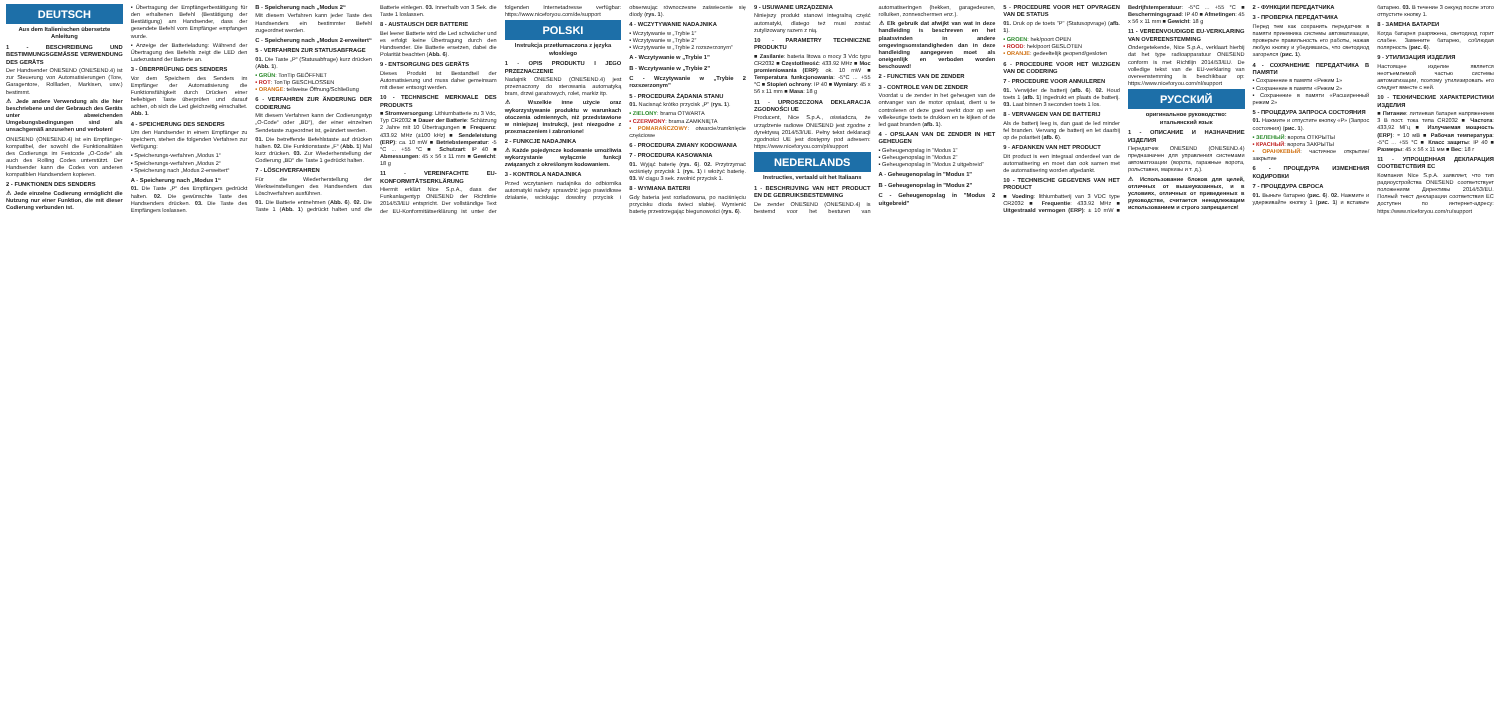DEUTSCH
Aus dem Italienischen übersetzte Anleitung
1 - BESCHREIBUNG UND BESTIMMUNGSGEMÄSSE VERWENDUNG DES GERÄTS
Der Handsender ONESEND (ONESEND.4) ist zur Steuerung von Automatisierungen (Tore, Garagentore, Rollladen, Markisen, usw.) bestimmt.
⚠ Jede andere Verwendung als die hier beschriebene und der Gebrauch des Geräts unter abweichenden Umgebungsbedingungen sind als unsachgemäß anzusehen und verboten!
ONESEND (ONESEND.4) ist ein Empfänger-kompatibel, der sowohl die Funktionalitäten des Codierungs im Festcode „O-Code“ als auch des Rolling Codes unterstützt. Der Handsender kann die Codes von anderen kompatiblen Handsendern kopieren.
2 - FUNKTIONEN DES SENDERS
⚠ Jede einzelne Codierung ermöglicht die Nutzung nur einer Funktion, die mit dieser Codierung verbunden ist.
• Übertragung der Empfängerbestätigung für den erhaltenen Befehl (Bestätigung der Bestätigung) am Handsender, dass der gesendete Befehl vom Empfänger empfangen wurde.
• Anzeige der Batterieladung: Während der Übertragung des Befehls zeigt die LED den Ladezustand der Batterie an.
3 - ÜBERPRÜFUNG DES SENDERS
Vor dem Speichern des Senders im Empfänger der Automatisierung die Funktionsfähigkeit durch Drücken einer beliebigen Taste überprüfen und darauf achten, ob sich die Led gleichzeitig einschaltet. Abb. 1.
4 - SPEICHERUNG DES SENDERS
Um den Handsender in einem Empfänger zu speichern, stehen die folgenden Verfahren zur Verfügung:
• Speicherungs-verfahren „Modus 1“
• Speicherungs-verfahren „Modus 2“
• Speicherung nach „Modus 2-erweitert“
A - Speicherung nach „Modus 1“
01. Die Taste „P“ des Empfängers gedrückt halten. 02. Die gewünschte Taste des Handsenders drücken. 03. Die Taste des Empfängers loslassen.
B - Speicherung nach „Modus 2“
Mit diesem Verfahren kann jeder Taste des Handsenders ein bestimmter Befehl zugeordnet werden.
C - Speicherung nach „Modus 2-erweitert“
5 - VERFAHREN ZUR STATUSABFRAGE
01. Die Taste „P“ (Statusabfrage) kurz drücken (Abb. 1).
• GRÜN: TonTip GEÖFFNET
• ROT: TonTip GESCHLOSSEN
• ORANGE: teilweise Öffnung/Schließung
6 - VERFAHREN ZUR ÄNDERUNG DER CODIERUNG
Mit diesem Verfahren kann der Codierungstyp „O-Code“ oder „BD“), der einer einzelnen Sendetaste zugeordnet ist, geändert werden.
01. Die betreffende Befehlstaste auf drücken halten. 02. Die Funktionstaste „F“ (Abb. 1) Mal kurz drücken. 03. Zur Wiederherstellung der Codierung „BD“ die Taste 1 gedrückt halten.
7 - LÖSCHVERFAHREN
Für die Wiederherstellung der Werkseinstellungen des Handsenders das Löschverfahren ausführen.
01. Die Batterie entnehmen (Abb. 6). 02. Die Taste 1 (Abb. 1) gedrückt halten und die Batterie einlegen. 03. Innerhalb von 3 Sek. die Taste 1 loslassen.
8 - AUSTAUSCH DER BATTERIE
Bei leerer Batterie wird die Led schwächer und es erfolgt keine Übertragung durch den Handsender. Die Batterie ersetzen, dabei die Polarität beachten (Abb. 6).
9 - ENTSORGUNG DES GERÄTS
Dieses Produkt ist Bestandteil der Automatisierung und muss daher gemeinsam mit dieser entsorgt werden.
10 - TECHNISCHE MERKMALE DES PRODUKTS
■ Stromversorgung: Lithiumbatterie zu 3 Vdc, Typ CR2032 ■ Dauer der Batterie: Schätzung 2 Jahre mit 10 Übertragungen ■ Frequenz: 433.92 MHz (±100 kHz) ■ Sendeleistung (ERP): ca. 10 mW ■ Betriebstemperatur: -5 °C ... +55 °C ■ Schutzart: IP 40 ■ Abmessungen: 45 x 56 x 11 mm ■ Gewicht: 18 g
11 - VEREINFACHTE EU-KONFORMITÄTSERKLÄRUNG
Hiermit erklärt Nice S.p.A., dass der Funkanlagentyp ONESEND der Richtlinie 2014/53/EU entspricht. Der vollständige Text der EU-Konformitätserklärung ist unter der folgenden Internetadresse verfügbar: https://www.niceforyou.com/de/support
POLSKI
Instrukcja przetłumaczona z języka włoskiego
1 - OPIS PRODUKTU I JEGO PRZEZNACZENIE
Nadajnik ONESEND (ONESEND.4) jest przeznaczony do sterowania automatyką bram, drzwi garażowych, rolet, markiz itp.
⚠ Wszelkie inne użycie oraz wykorzystywanie produktu w warunkach otoczenia odmiennych, niż przedstawione w niniejszej instrukcji, jest niezgodne z przeznaczeniem i zabronione!
2 - FUNKCJE NADAJNIKA
⚠ Każde pojedyncze kodowanie umożliwia wykorzystanie wyłącznie funkcji związanych z określonym kodowaniem.
3 - KONTROLA NADAJNIKA
Przed wczytaniem nadajnika do odbiornika automatyki należy sprawdzić jego prawidłowe działanie, wciskając dowolny przycisk i obserwując równoczesne zaświecenie się diody (rys. 1).
4 - WCZYTYWANIE NADAJNIKA
• Wczytywanie w „Trybie 1”
• Wczytywanie w „Trybie 2”
• Wczytywanie w „Trybie 2 rozszerzonym”
A - Wczytywanie w „Trybie 1”
B - Wczytywanie w „Trybie 2”
C - Wczytywanie w „Trybie 2 rozszerzonym”
5 - PROCEDURA ŻĄDANIA STANU
01. Nacisnąć krótko przycisk „P” (rys. 1).
• ZIELONY: brama OTWARTA
• CZERWONY: brama ZAMKNIĘTA
• POMARAŃCZOWY: otwarcie/zamknięcie częściowe
6 - PROCEDURA ZMIANY KODOWANIA
7 - PROCEDURA KASOWANIA
01. Wyjąć baterię (rys. 6). 02. Przytrzymać wciśnięty przycisk 1 (rys. 1) i włożyć baterię. 03. W ciągu 3 sek. zwolnić przycisk 1.
8 - WYMIANA BATERII
Gdy bateria jest rozładowana, po naciśnięciu przycisku dioda świeci słabiej. Wymienić baterię przestrzegając biegunowości (rys. 6).
9 - USUWANIE URZĄDZENIA
Niniejszy produkt stanowi integralną część automatyki, dlatego też musi zostać zutylizowany razem z nią.
10 - PARAMETRY TECHNICZNE PRODUKTU
■ Zasilanie: bateria litowa o mocy 3 Vdc typu CR2032 ■ Częstotliwość: 433.92 MHz ■ Moc promieniowania (ERP): ok. 10 mW ■ Temperatura funkcjonowania: -5°C ... +55 °C ■ Stopień ochrony: IP 40 ■ Wymiary: 45 x 56 x 11 mm ■ Masa: 18 g
11 - UPROSZCZONA DEKLARACJA ZGODNOŚCI UE
Producent, Nice S.p.A., oświadcza, że urządzenie radiowe ONESEND jest zgodne z dyrektywą 2014/53/UE. Pełny tekst deklaracji zgodności UE jest dostępny pod adresem: https://www.niceforyou.com/pl/support
NEDERLANDS
Instructies, vertaald uit het Italiaans
1 - BESCHRIJVING VAN HET PRODUCT EN DE GEBRUIKSBESTEMMING
De zender ONESEND (ONESEND.4) is bestemd voor het besturen van automatiseringen (hekken, garagedeuren, rolluiken, zonneschermen enz.).
⚠ Elk gebruik dat afwijkt van wat in deze handleiding is beschreven en het plaatsvinden in andere omgevingsomstandigheden dan in deze handleiding aangegeven moet als oneigenlijk en verboden worden beschouwd!
2 - FUNCTIES VAN DE ZENDER
3 - CONTROLE VAN DE ZENDER
Voordat u de zender in het geheugen van de ontvanger van de motor opslaat, dient u te controleren of deze goed werkt door op een willekeurige toets te drukken en te kijken of de led gaat branden (afb. 1).
4 - OPSLAAN VAN DE ZENDER IN HET GEHEUGEN
• Geheugenopslag in "Modus 1"
• Geheugenopslag in "Modus 2"
• Geheugenopslag in "Modus 2 uitgebreid"
A - Geheugenopslag in "Modus 1"
B - Geheugenopslag in "Modus 2"
C - Geheugenopslag in "Modus 2 uitgebreid"
5 - PROCEDURE VOOR HET OPVRAGEN VAN DE STATUS
01. Druk op de toets "P" (Statusopvrage) (afb. 1).
• GROEN: hek/poort OPEN
• ROOD: hek/poort GESLOTEN
• ORANJE: gedeeltelijk geopend/gesloten
6 - PROCEDURE VOOR HET WIJZIGEN VAN DE CODERING
7 - PROCEDURE VOOR ANNULEREN
01. Verwijder de batterij (afb. 6). 02. Houd toets 1 (afb. 1) ingedrukt en plaats de batterij. 03. Laat binnen 3 seconden toets 1 los.
8 - VERVANGEN VAN DE BATTERIJ
Als de batterij leeg is, dan gaat de led minder fel branden. Vervang de batterij en let daarbij op de polariteit (afb. 6).
9 - AFDANKEN VAN HET PRODUCT
Dit product is een integraal onderdeel van de automatisering en moet dan ook samen met de automatisering worden afgedankt.
10 - TECHNISCHE GEGEVENS VAN HET PRODUCT
■ Voeding: lithiumbatterij van 3 VDC type CR2032 ■ Frequentie: 433.92 MHz ■ Uitgestraald vermogen (ERP): ± 10 mW ■ Bedrijfstemperatuur: -5°C ... +55 °C ■ Beschermingsgraad: IP 40 ■ Afmetingen: 45 x 56 x 11 mm ■ Gewicht: 18 g
11 - VEREENVOUDIGDE EU-VERKLARING VAN OVEREENSTEMMING
Ondergetekende, Nice S.p.A., verklaart hierbij dat het type radioapparatuur ONESEND conform is met Richtlijn 2014/53/EU. De volledige tekst van de EU-verklaring van overeenstemming is beschikbaar op: https://www.niceforyou.com/nl/support
РУССКИЙ
оригинальное руководство: итальянский язык
1 - ОПИСАНИЕ И НАЗНАЧЕНИЕ ИЗДЕЛИЯ
Передатчик ONESEND (ONESEND.4) предназначен для управления системами автоматизации (ворота, гаражные ворота, рольставни, маркизы и т. д.).
⚠ Использование блоков для целей, отличных от вышеуказанных, и в условиях, отличных от приведенных в руководстве, считается ненадлежащим использованием и строго запрещается!
2 - ФУНКЦИИ ПЕРЕДАТЧИКА
3 - ПРОВЕРКА ПЕРЕДАТЧИКА
Перед тем как сохранить передатчик в памяти приемника системы автоматизации, проверьте правильность его работы, нажав любую кнопку и убедившись, что светодиод загорелся (рис. 1).
4 - СОХРАНЕНИЕ ПЕРЕДАТЧИКА В ПАМЯТИ
• Сохранение в памяти «Режим 1»
• Сохранение в памяти «Режим 2»
• Сохранение в памяти «Расширенный режим 2»
5 - ПРОЦЕДУРА ЗАПРОСА СОСТОЯНИЯ
01. Нажмите и отпустите кнопку «P» (Запрос состояния) (рис. 1).
• ЗЕЛЕНЫЙ: ворота ОТКРЫТЫ
• КРАСНЫЙ: ворота ЗАКРЫТЫ
• ОРАНЖЕВЫЙ: частичное открытие/закрытие
6 - ПРОЦЕДУРА ИЗМЕНЕНИЯ КОДИРОВКИ
7 - ПРОЦЕДУРА СБРОСА
01. Выньте батарею (рис. 6). 02. Нажмите и удерживайте кнопку 1 (рис. 1) и вставьте батарею. 03. В течение 3 секунд после этого отпустите кнопку 1.
8 - ЗАМЕНА БАТАРЕИ
Когда батарея разряжена, светодиод горит слабее. Замените батарею, соблюдая полярность (рис. 6).
9 - УТИЛИЗАЦИЯ ИЗДЕЛИЯ
Настоящее изделие является неотъемлемой частью системы автоматизации, поэтому утилизировать его следует вместе с ней.
10 - ТЕХНИЧЕСКИЕ ХАРАКТЕРИСТИКИ ИЗДЕЛИЯ
■ Питание: литиевая батарея напряжением 3 В пост. тока типа CR2032 ■ Частота: 433,92 МГц ■ Излучаемая мощность (ERP): ≈ 10 мВ ■ Рабочая температура: -5°C ... +55 °C ■ Класс защиты: IP 40 ■ Размеры: 45 x 56 x 11 мм ■ Вес: 18 г
11 - УПРОЩЕННАЯ ДЕКЛАРАЦИЯ СООТВЕТСТВИЯ ЕС
Компания Nice S.p.A. заявляет, что тип радиоустройства ONESEND соответствует положениям Директивы 2014/53/EU. Полный текст декларации соответствия ЕС доступен по интернет-адресу: https://www.niceforyou.com/ru/support